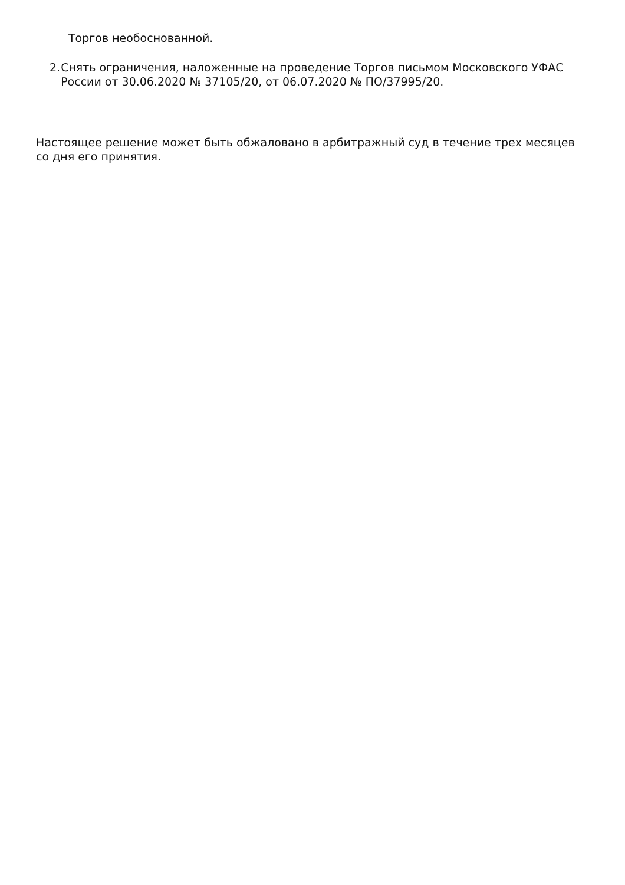Торгов необоснованной.
2. Снять ограничения, наложенные на проведение Торгов письмом Московского УФАС России от 30.06.2020 № 37105/20, от 06.07.2020 № ПО/37995/20.
Настоящее решение может быть обжаловано в арбитражный суд в течение трех месяцев со дня его принятия.